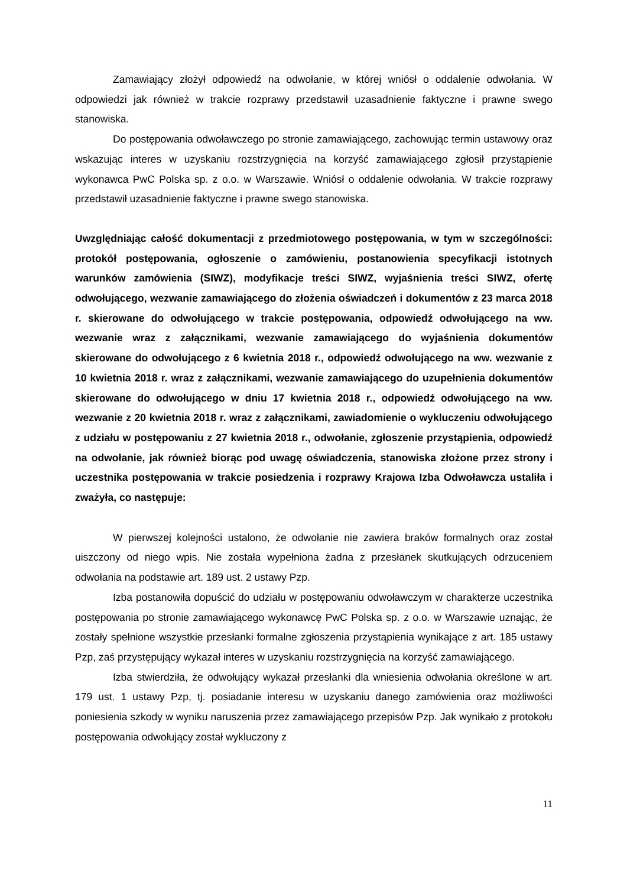Zamawiający złożył odpowiedź na odwołanie, w której wniósł o oddalenie odwołania. W odpowiedzi jak również w trakcie rozprawy przedstawił uzasadnienie faktyczne i prawne swego stanowiska.
Do postępowania odwoławczego po stronie zamawiającego, zachowując termin ustawowy oraz wskazując interes w uzyskaniu rozstrzygnięcia na korzyść zamawiającego zgłosił przystąpienie wykonawca PwC Polska sp. z o.o. w Warszawie. Wniósł o oddalenie odwołania. W trakcie rozprawy przedstawił uzasadnienie faktyczne i prawne swego stanowiska.
Uwzględniając całość dokumentacji z przedmiotowego postępowania, w tym w szczególności: protokół postępowania, ogłoszenie o zamówieniu, postanowienia specyfikacji istotnych warunków zamówienia (SIWZ), modyfikacje treści SIWZ, wyjaśnienia treści SIWZ, ofertę odwołującego, wezwanie zamawiającego do złożenia oświadczeń i dokumentów z 23 marca 2018 r. skierowane do odwołującego w trakcie postępowania, odpowiedź odwołującego na ww. wezwanie wraz z załącznikami, wezwanie zamawiającego do wyjaśnienia dokumentów skierowane do odwołującego z 6 kwietnia 2018 r., odpowiedź odwołującego na ww. wezwanie z 10 kwietnia 2018 r. wraz z załącznikami, wezwanie zamawiającego do uzupełnienia dokumentów skierowane do odwołującego w dniu 17 kwietnia 2018 r., odpowiedź odwołującego na ww. wezwanie z 20 kwietnia 2018 r. wraz z załącznikami, zawiadomienie o wykluczeniu odwołującego z udziału w postępowaniu z 27 kwietnia 2018 r., odwołanie, zgłoszenie przystąpienia, odpowiedź na odwołanie, jak również biorąc pod uwagę oświadczenia, stanowiska złożone przez strony i uczestnika postępowania w trakcie posiedzenia i rozprawy Krajowa Izba Odwoławcza ustaliła i zważyła, co następuje:
W pierwszej kolejności ustalono, że odwołanie nie zawiera braków formalnych oraz został uiszczony od niego wpis. Nie została wypełniona żadna z przesłanek skutkujących odrzuceniem odwołania na podstawie art. 189 ust. 2 ustawy Pzp.
Izba postanowiła dopuścić do udziału w postępowaniu odwoławczym w charakterze uczestnika postępowania po stronie zamawiającego wykonawcę PwC Polska sp. z o.o. w Warszawie uznając, że zostały spełnione wszystkie przesłanki formalne zgłoszenia przystąpienia wynikające z art. 185 ustawy Pzp, zaś przystępujący wykazał interes w uzyskaniu rozstrzygnięcia na korzyść zamawiającego.
Izba stwierdziła, że odwołujący wykazał przesłanki dla wniesienia odwołania określone w art. 179 ust. 1 ustawy Pzp, tj. posiadanie interesu w uzyskaniu danego zamówienia oraz możliwości poniesienia szkody w wyniku naruszenia przez zamawiającego przepisów Pzp. Jak wynikało z protokołu postępowania odwołujący został wykluczony z
11